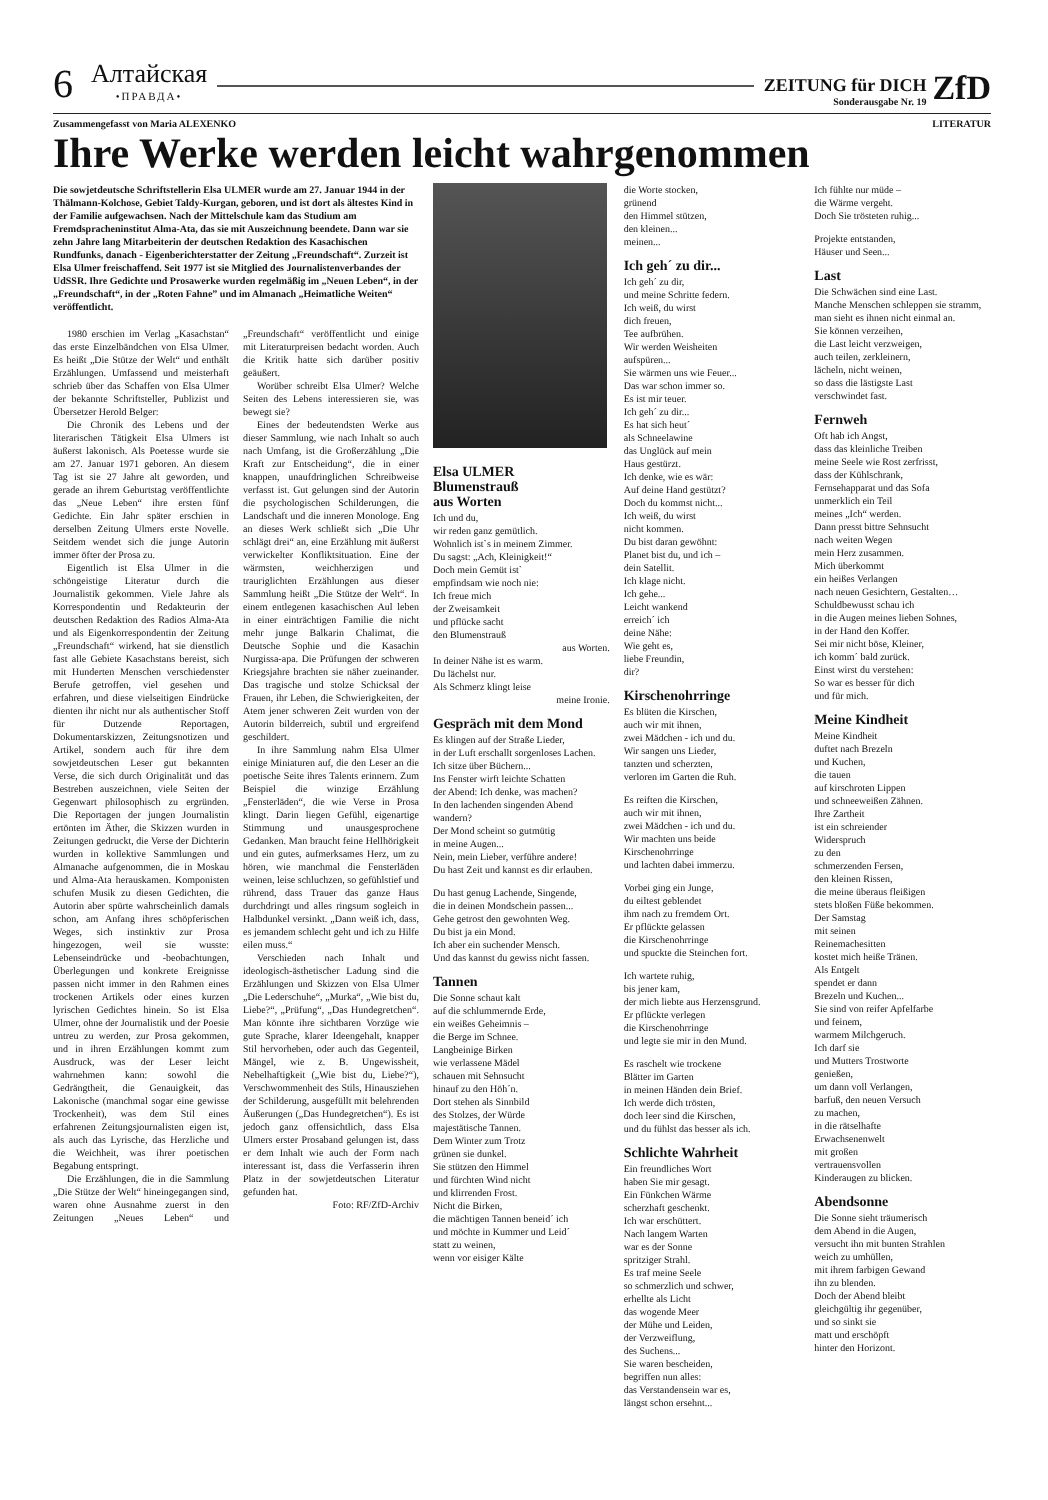6 Алтайская
•ПРАВДА• ZEITUNG für DICH
Sonderausgabe Nr. 19 ZfD
Zusammengefasst von Maria ALEXENKO LITERATUR
Ihre Werke werden leicht wahrgenommen
Die sowjetdeutsche Schriftstellerin Elsa ULMER wurde am 27. Januar 1944 in der Thälmann-Kolchose, Gebiet Taldy-Kurgan, geboren, und ist dort als ältestes Kind in der Familie aufgewachsen. Nach der Mittelschule kam das Studium am Fremdspracheninstitut Alma-Ata, das sie mit Auszeichnung beendete. Dann war sie zehn Jahre lang Mitarbeiterin der deutschen Redaktion des Kasachischen Rundfunks, danach - Eigenberichterstatter der Zeitung „Freundschaft“. Zurzeit ist Elsa Ulmer freischaffend. Seit 1977 ist sie Mitglied des Journalistenverbandes der UdSSR. Ihre Gedichte und Prosawerke wurden regelmäßig im „Neuen Leben“, in der „Freundschaft“, in der „Roten Fahne” und im Almanach „Heimatliche Weiten“ veröffentlicht.
1980 erschien im Verlag „Kasachstan“ das erste Einzelbändchen von Elsa Ulmer. Es heißt „Die Stütze der Welt“ und enthält Erzählungen. Umfassend und meisterhaft schrieb über das Schaffen von Elsa Ulmer der bekannte Schriftsteller, Publizist und Übersetzer Herold Belger:
Die Chronik des Lebens und der literarischen Tätigkeit Elsa Ulmers ist äußerst lakonisch. Als Poetesse wurde sie am 27. Januar 1971 geboren. An diesem Tag ist sie 27 Jahre alt geworden, und gerade an ihrem Geburtstag veröffentlichte das „Neue Leben“ ihre ersten fünf Gedichte. Ein Jahr später erschien in derselben Zeitung Ulmers erste Novelle. Seitdem wendet sich die junge Autorin immer öfter der Prosa zu.
Eigentlich ist Elsa Ulmer in die schöngeistige Literatur durch die Journalistik gekommen. Viele Jahre als Korrespondentin und Redakteurin der deutschen Redaktion des Radios Alma-Ata und als Eigenkorrespondentin der Zeitung „Freundschaft“ wirkend, hat sie dienstlich fast alle Gebiete Kasachstans bereist, sich mit Hunderten Menschen verschiedenster Berufe getroffen, viel gesehen und erfahren, und diese vielseitigen Eindrücke dienten ihr nicht nur als authentischer Stoff für Dutzende Reportagen, Dokumentarskizzen, Zeitungsnotizen und Artikel, sondern auch für ihre dem sowjetdeutschen Leser gut bekannten Verse, die sich durch Originalität und das Bestreben auszeichnen, viele Seiten der Gegenwart philosophisch zu ergründen. Die Reportagen der jungen Journalistin ertönten im Äther, die Skizzen wurden in Zeitungen gedruckt, die Verse der Dichterin wurden in kollektive Sammlungen und Almanache aufgenommen, die in Moskau und Alma-Ata herauskamen. Komponisten schufen Musik zu diesen Gedichten, die Autorin aber spürte wahrscheinlich damals schon, am Anfang ihres schöpferischen Weges, sich instinktiv zur Prosa hingezogen, weil sie wusste: Lebenseindrücke und -beobachtungen, Überlegungen und konkrete Ereignisse passen nicht immer in den Rahmen eines trockenen Artikels oder eines kurzen lyrischen Gedichtes hinein. So ist Elsa Ulmer, ohne der Journalistik und der Poesie untreu zu werden, zur Prosa gekommen, und in ihren Erzählungen kommt zum Ausdruck, was der Leser leicht wahrnehmen kann: sowohl die Gedrängtheit, die Genauigkeit, das Lakonische (manchmal sogar eine gewisse Trockenheit), was dem Stil eines erfahrenen Zeitungsjournalisten eigen ist, als auch das Lyrische, das Herzliche und die Weichheit, was ihrer poetischen Begabung entspringt.
Die Erzählungen, die in die Sammlung „Die Stütze der Welt“ hineingegangen sind, waren ohne Ausnahme zuerst in den Zeitungen „Neues Leben“ und „Freundschaft“ veröffentlicht und einige mit Literaturpreisen bedacht worden. Auch die Kritik hatte sich darüber positiv geäußert.
Worüber schreibt Elsa Ulmer? Welche Seiten des Lebens interessieren sie, was bewegt sie?
Eines der bedeutendsten Werke aus dieser Sammlung, wie nach Inhalt so auch nach Umfang, ist die Großerzählung „Die Kraft zur Entscheidung“, die in einer knappen, unaufdringlichen Schreibweise verfasst ist. Gut gelungen sind der Autorin die psychologischen Schilderungen, die Landschaft und die inneren Monologe. Eng an dieses Werk schließt sich „Die Uhr schlägt drei“ an, eine Erzählung mit äußerst verwickelter Konfliktsituation. Eine der wärmsten, weichherzigen und trauriglichten Erzählungen aus dieser Sammlung heißt „Die Stütze der Welt“. In einem entlegenen kasachischen Aul leben in einer einträchtigen Familie die nicht mehr junge Balkarin Chalimat, die Deutsche Sophie und die Kasachin Nurgissa-apa. Die Prüfungen der schweren Kriegsjahre brachten sie näher zueinander. Das tragische und stolze Schicksal der Frauen, ihr Leben, die Schwierigkeiten, der Atem jener schweren Zeit wurden von der Autorin bilderreich, subtil und ergreifend geschildert.
In ihre Sammlung nahm Elsa Ulmer einige Miniaturen auf, die den Leser an die poetische Seite ihres Talents erinnern. Zum Beispiel die winzige Erzählung „Fensterläden“, die wie Verse in Prosa klingt. Darin liegen Gefühl, eigenartige Stimmung und unausgesprochene Gedanken. Man braucht feine Hellhörigkeit und ein gutes, aufmerksames Herz, um zu hören, wie manchmal die Fensterläden weinen, leise schluchzen, so gefühlstief und rührend, dass Trauer das ganze Haus durchdringt und alles ringsum sogleich in Halbdunkel versinkt. „Dann weiß ich, dass, es jemandem schlecht geht und ich zu Hilfe eilen muss.“
Verschieden nach Inhalt und ideologisch-ästhetischer Ladung sind die Erzählungen und Skizzen von Elsa Ulmer „Die Lederschuhe“, „Murka“, „Wie bist du, Liebe?“, „Prüfung“, „Das Hundegretchen“. Man könnte ihre sichtbaren Vorzüge wie gute Sprache, klarer Ideengehalt, knapper Stil hervorheben, oder auch das Gegenteil, Mängel, wie z. B. Ungewissheit, Nebelhaftigkeit („Wie bist du, Liebe?“), Verschwommenheit des Stils, Hinausziehen der Schilderung, ausgefüllt mit belehrenden Äußerungen („Das Hundegretchen“). Es ist jedoch ganz offensichtlich, dass Elsa Ulmers erster Prosaband gelungen ist, dass er dem Inhalt wie auch der Form nach interessant ist, dass die Verfasserin ihren Platz in der sowjetdeutschen Literatur gefunden hat.
Foto: RF/ZfD-Archiv
Elsa ULMER
Blumenstrauß
aus Worten
Ich und du,
wir reden ganz gemütlich.
Wohnlich ist`s in meinem Zimmer.
Du sagst: „Ach, Kleinigkeit!“
Doch mein Gemüt ist`
empfindsam wie noch nie:
Ich freue mich
der Zweisamkeit
und pflücke sacht
den Blumenstrauß
aus Worten.
In deiner Nähe ist es warm.
Du lächelst nur.
Als Schmerz klingt leise
meine Ironie.
Gespräch mit dem Mond
Es klingen auf der Straße Lieder,
in der Luft erschallt sorgenloses Lachen.
Ich sitze über Büchern...
Ins Fenster wirft leichte Schatten
der Abend: Ich denke, was machen?
In den lachenden singenden Abend wandern?
Der Mond scheint so gutmütig
in meine Augen...
Nein, mein Lieber, verführe andere!
Du hast Zeit und kannst es dir erlauben.
Du hast genug Lachende, Singende,
die in deinen Mondschein passen...
Gehe getrost den gewohnten Weg.
Du bist ja ein Mond.
Ich aber ein suchender Mensch.
Und das kannst du gewiss nicht fassen.
Tannen
Die Sonne schaut kalt
auf die schlummernde Erde,
ein weißes Geheimnis –
die Berge im Schnee.
Langbeinige Birken
wie verlassene Mädel
schauen mit Sehnsucht
hinauf zu den Höh´n.
Dort stehen als Sinnbild
des Stolzes, der Würde
majestätische Tannen.
Dem Winter zum Trotz
grünen sie dunkel.
Sie stützen den Himmel
und fürchten Wind nicht
und klirrenden Frost.
Nicht die Birken,
die mächtigen Tannen beneid´ ich
und möchte in Kummer und Leid´
statt zu weinen,
wenn vor eisiger Kälte
die Worte stocken,
grünend
den Himmel stützen,
den kleinen...
meinen...
Ich geh´ zu dir...
Ich geh´ zu dir,
und meine Schritte federn.
Ich weiß, du wirst
dich freuen,
Tee aufbrühen.
Wir werden Weisheiten
aufspüren...
Sie wärmen uns wie Feuer...
Das war schon immer so.
Es ist mir teuer.
Ich geh´ zu dir...
Es hat sich heut´
als Schneelawine
das Unglück auf mein
Haus gestürzt.
Ich denke, wie es wär:
Auf deine Hand gestützt?
Doch du kommst nicht...
Ich weiß, du wirst
nicht kommen.
Du bist daran gewöhnt:
Planet bist du, und ich –
dein Satellit.
Ich klage nicht.
Ich gehe...
Leicht wankend
erreich´ ich
deine Nähe:
Wie geht es,
liebe Freundin,
dir?
Kirschenohrringe
Es blüten die Kirschen,
auch wir mit ihnen,
zwei Mädchen - ich und du.
Wir sangen uns Lieder,
tanzten und scherzten,
verloren im Garten die Ruh.
Es reiften die Kirschen,
auch wir mit ihnen,
zwei Mädchen - ich und du.
Wir machten uns beide
Kirschenohrringe
und lachten dabei immerzu.
Vorbei ging ein Junge,
du eiltest geblendet
ihm nach zu fremdem Ort.
Er pflückte gelassen
die Kirschenohrringe
und spuckte die Steinchen fort.
Ich wartete ruhig,
bis jener kam,
der mich liebte aus Herzensgrund.
Er pflückte verlegen
die Kirschenohrringe
und legte sie mir in den Mund.
Es raschelt wie trockene
Blätter im Garten
in meinen Händen dein Brief.
Ich werde dich trösten,
doch leer sind die Kirschen,
und du fühlst das besser als ich.
Schlichte Wahrheit
Ein freundliches Wort
haben Sie mir gesagt.
Ein Fünkchen Wärme
scherzhaft geschenkt.
Ich war erschüttert.
Nach langem Warten
war es der Sonne
spritziger Strahl.
Es traf meine Seele
so schmerzlich und schwer,
erhellte als Licht
das wogende Meer
der Mühe und Leiden,
der Verzweiflung,
des Suchens...
Sie waren bescheiden,
begriffen nun alles:
das Verstandensein war es,
längst schon ersehnt...
Ich fühlte nur müde –
die Wärme vergeht.
Doch Sie trösteten ruhig...
Projekte entstanden,
Häuser und Seen...
Last
Die Schwächen sind eine Last.
Manche Menschen schleppen sie stramm,
man sieht es ihnen nicht einmal an.
Sie können verzeihen,
die Last leicht verzweigen,
auch teilen, zerkleinern,
lächeln, nicht weinen,
so dass die lästigste Last
verschwindet fast.
Fernweh
Oft hab ich Angst,
dass das kleinliche Treiben
meine Seele wie Rost zerfrisst,
dass der Kühlschrank,
Fernsehapparat und das Sofa
unmerklich ein Teil
meines „Ich“ werden.
Dann presst bittre Sehnsucht
nach weiten Wegen
mein Herz zusammen.
Mich überkommt
ein heißes Verlangen
nach neuen Gesichtern, Gestalten…
Schuldbewusst schau ich
in die Augen meines lieben Sohnes,
in der Hand den Koffer.
Sei mir nicht böse, Kleiner,
ich komm´ bald zurück.
Einst wirst du verstehen:
So war es besser für dich
und für mich.
Meine Kindheit
Meine Kindheit
duftet nach Brezeln
und Kuchen,
die tauen
auf kirschroten Lippen
und schneeweißen Zähnen.
Ihre Zartheit
ist ein schreiender
Widerspruch
zu den
schmerzenden Fersen,
den kleinen Rissen,
die meine überaus fleißigen
stets bloßen Füße bekommen.
Der Samstag
mit seinen
Reinemachesitten
kostet mich heiße Tränen.
Als Entgelt
spendet er dann
Brezeln und Kuchen...
Sie sind von reifer Apfelfarbe
und feinem,
warmem Milchgeruch.
Ich darf sie
und Mutters Trostworte
genießen,
um dann voll Verlangen,
barfuß, den neuen Versuch
zu machen,
in die rätselhafte
Erwachsenenwelt
mit großen
vertrauensvollen
Kinderaugen zu blicken.
Abendsonne
Die Sonne sieht träumerisch
dem Abend in die Augen,
versucht ihn mit bunten Strahlen
weich zu umhüllen,
mit ihrem farbigen Gewand
ihn zu blenden.
Doch der Abend bleibt
gleichgültig ihr gegenüber,
und so sinkt sie
matt und erschöpft
hinter den Horizont.